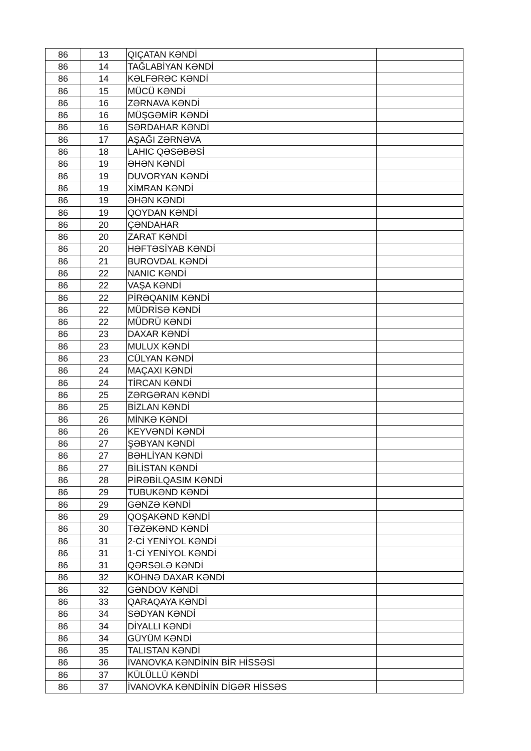| 86 | 13 | QIÇATAN KƏNDİ | |
| 86 | 14 | TAĞLABİYAN KƏNDİ | |
| 86 | 14 | KƏLFƏRƏC KƏNDİ | |
| 86 | 15 | MÜCÜ KƏNDİ | |
| 86 | 16 | ZƏRNAVA KƏNDİ | |
| 86 | 16 | MÜŞGƏMİR KƏNDİ | |
| 86 | 16 | SƏRDAHAR KƏNDİ | |
| 86 | 17 | AŞAĞI ZƏRNƏVA | |
| 86 | 18 | LAHIC QƏSƏBƏSİ | |
| 86 | 19 | ƏHƏN KƏNDİ | |
| 86 | 19 | DUVORYAN KƏNDİ | |
| 86 | 19 | XİMRAN KƏNDİ | |
| 86 | 19 | ƏHƏN KƏNDİ | |
| 86 | 19 | QOYDAN KƏNDİ | |
| 86 | 20 | ÇƏNDAHAR | |
| 86 | 20 | ZARAT KƏNDİ | |
| 86 | 20 | HƏFTƏSİYAB KƏNDİ | |
| 86 | 21 | BUROVDAL KƏNDİ | |
| 86 | 22 | NANIC KƏNDİ | |
| 86 | 22 | VAŞA KƏNDİ | |
| 86 | 22 | PİRƏQANIM KƏNDİ | |
| 86 | 22 | MÜDRİSƏ KƏNDİ | |
| 86 | 22 | MÜDRÜ KƏNDİ | |
| 86 | 23 | DAXAR KƏNDİ | |
| 86 | 23 | MULUX KƏNDİ | |
| 86 | 23 | CÜLYAN KƏNDİ | |
| 86 | 24 | MAÇAXI KƏNDİ | |
| 86 | 24 | TİRCAN KƏNDİ | |
| 86 | 25 | ZƏRGƏRAN KƏNDİ | |
| 86 | 25 | BİZLAN KƏNDİ | |
| 86 | 26 | MİNKƏ KƏNDİ | |
| 86 | 26 | KEYVƏNDİ KƏNDİ | |
| 86 | 27 | ŞƏBYAN KƏNDİ | |
| 86 | 27 | BƏHLİYAN KƏNDİ | |
| 86 | 27 | BİLİSTAN KƏNDİ | |
| 86 | 28 | PİRƏBİLQASIM KƏNDİ | |
| 86 | 29 | TUBUKƏND KƏNDİ | |
| 86 | 29 | GƏNZƏ KƏNDİ | |
| 86 | 29 | QOŞAKƏND KƏNDİ | |
| 86 | 30 | TƏZƏKƏND KƏNDİ | |
| 86 | 31 | 2-Cİ YENİYOL KƏNDİ | |
| 86 | 31 | 1-Cİ YENİYOL KƏNDİ | |
| 86 | 31 | QƏRSƏLƏ KƏNDİ | |
| 86 | 32 | KÖHNƏ DAXAR KƏNDİ | |
| 86 | 32 | GƏNDOV KƏNDİ | |
| 86 | 33 | QARAQAYA KƏNDİ | |
| 86 | 34 | SƏDYAN KƏNDİ | |
| 86 | 34 | DİYALLI KƏNDİ | |
| 86 | 34 | GÜYÜM KƏNDİ | |
| 86 | 35 | TALISTAN KƏNDİ | |
| 86 | 36 | İVANOVKA KƏNDİNİN BİR HİSSƏSİ | |
| 86 | 37 | KÜLÜLLÜ KƏNDİ | |
| 86 | 37 | İVANOVKA KƏNDİNİN DİGƏR HİSSƏS | |